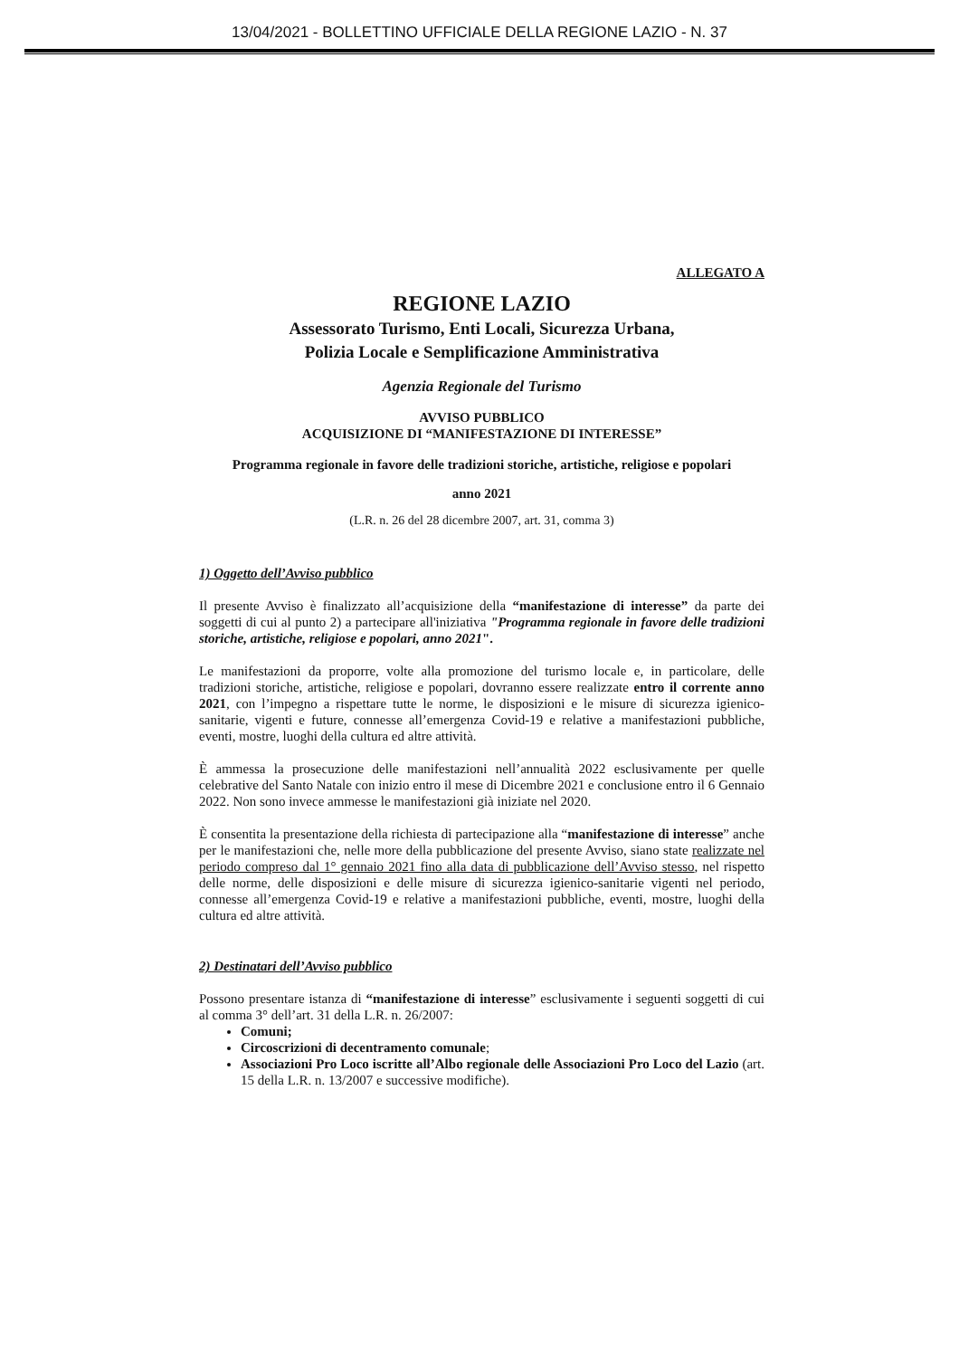13/04/2021 - BOLLETTINO UFFICIALE DELLA REGIONE LAZIO - N. 37
ALLEGATO A
REGIONE LAZIO
Assessorato Turismo, Enti Locali, Sicurezza Urbana,
Polizia Locale e Semplificazione Amministrativa
Agenzia Regionale del Turismo
AVVISO PUBBLICO
ACQUISIZIONE DI “MANIFESTAZIONE DI INTERESSE”
Programma regionale in favore delle tradizioni storiche, artistiche, religiose e popolari
anno 2021
(L.R. n. 26 del 28 dicembre 2007, art. 31, comma 3)
1) Oggetto dell’Avviso pubblico
Il presente Avviso è finalizzato all’acquisizione della “manifestazione di interesse” da parte dei soggetti di cui al punto 2) a partecipare all'iniziativa "Programma regionale in favore delle tradizioni storiche, artistiche, religiose e popolari, anno 2021".
Le manifestazioni da proporre, volte alla promozione del turismo locale e, in particolare, delle tradizioni storiche, artistiche, religiose e popolari, dovranno essere realizzate entro il corrente anno 2021, con l’impegno a rispettare tutte le norme, le disposizioni e le misure di sicurezza igienico-sanitarie, vigenti e future, connesse all’emergenza Covid-19 e relative a manifestazioni pubbliche, eventi, mostre, luoghi della cultura ed altre attività.
È ammessa la prosecuzione delle manifestazioni nell’annualità 2022 esclusivamente per quelle celebrative del Santo Natale con inizio entro il mese di Dicembre 2021 e conclusione entro il 6 Gennaio 2022. Non sono invece ammesse le manifestazioni già iniziate nel 2020.
È consentita la presentazione della richiesta di partecipazione alla “manifestazione di interesse” anche per le manifestazioni che, nelle more della pubblicazione del presente Avviso, siano state realizzate nel periodo compreso dal 1° gennaio 2021 fino alla data di pubblicazione dell’Avviso stesso, nel rispetto delle norme, delle disposizioni e delle misure di sicurezza igienico-sanitarie vigenti nel periodo, connesse all’emergenza Covid-19 e relative a manifestazioni pubbliche, eventi, mostre, luoghi della cultura ed altre attività.
2) Destinatari dell’Avviso pubblico
Possono presentare istanza di “manifestazione di interesse” esclusivamente i seguenti soggetti di cui al comma 3° dell’art. 31 della L.R. n. 26/2007:
Comuni;
Circoscrizioni di decentramento comunale;
Associazioni Pro Loco iscritte all’Albo regionale delle Associazioni Pro Loco del Lazio (art. 15 della L.R. n. 13/2007 e successive modifiche).